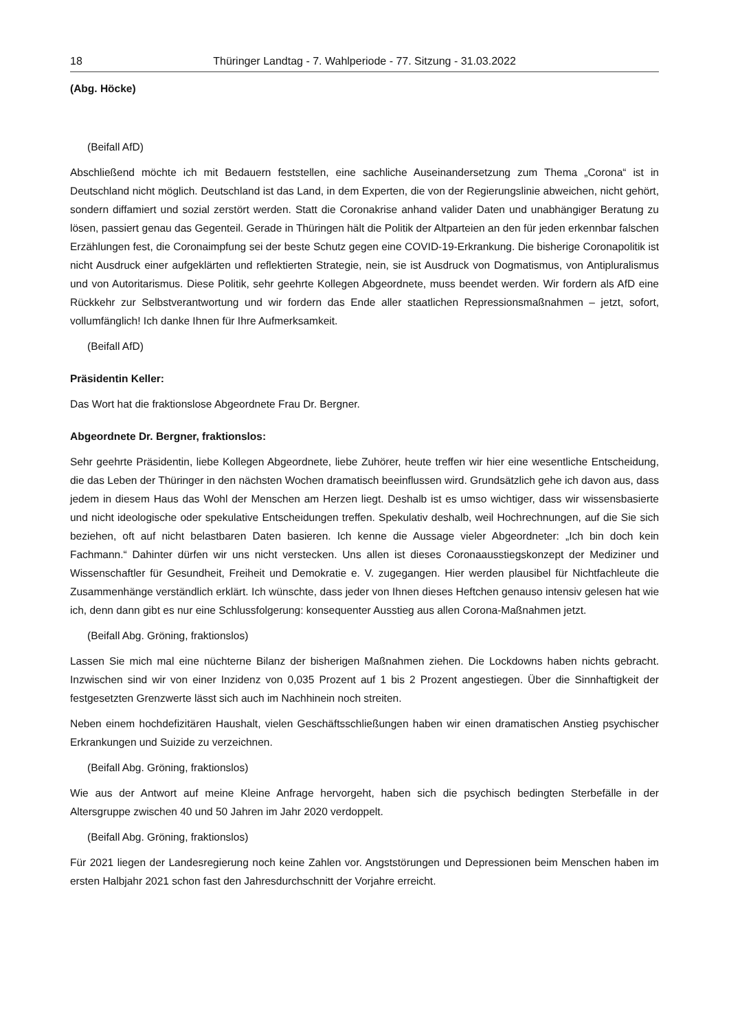18 Thüringer Landtag - 7. Wahlperiode - 77. Sitzung - 31.03.2022
(Abg. Höcke)
(Beifall AfD)
Abschließend möchte ich mit Bedauern feststellen, eine sachliche Auseinandersetzung zum Thema „Corona“ ist in Deutschland nicht möglich. Deutschland ist das Land, in dem Experten, die von der Regierungslinie abweichen, nicht gehört, sondern diffamiert und sozial zerstört werden. Statt die Coronakrise anhand valider Daten und unabhängiger Beratung zu lösen, passiert genau das Gegenteil. Gerade in Thüringen hält die Politik der Altparteien an den für jeden erkennbar falschen Erzählungen fest, die Coronaimpfung sei der beste Schutz gegen eine COVID-19-Erkrankung. Die bisherige Coronapolitik ist nicht Ausdruck einer aufgeklärten und reflektierten Strategie, nein, sie ist Ausdruck von Dogmatismus, von Antipluralismus und von Autoritarismus. Diese Politik, sehr geehrte Kollegen Abgeordnete, muss beendet werden. Wir fordern als AfD eine Rückkehr zur Selbstverantwortung und wir fordern das Ende aller staatlichen Repressionsmaßnahmen – jetzt, sofort, vollumfänglich! Ich danke Ihnen für Ihre Aufmerksamkeit.
(Beifall AfD)
Präsidentin Keller:
Das Wort hat die fraktionslose Abgeordnete Frau Dr. Bergner.
Abgeordnete Dr. Bergner, fraktionslos:
Sehr geehrte Präsidentin, liebe Kollegen Abgeordnete, liebe Zuhörer, heute treffen wir hier eine wesentliche Entscheidung, die das Leben der Thüringer in den nächsten Wochen dramatisch beeinflussen wird. Grundsätzlich gehe ich davon aus, dass jedem in diesem Haus das Wohl der Menschen am Herzen liegt. Deshalb ist es umso wichtiger, dass wir wissensbasierte und nicht ideologische oder spekulative Entscheidungen treffen. Spekulativ deshalb, weil Hochrechnungen, auf die Sie sich beziehen, oft auf nicht belastbaren Daten basieren. Ich kenne die Aussage vieler Abgeordneter: „Ich bin doch kein Fachmann.“ Dahinter dürfen wir uns nicht verstecken. Uns allen ist dieses Coronaausstiegskonzept der Mediziner und Wissenschaftler für Gesundheit, Freiheit und Demokratie e. V. zugegangen. Hier werden plausibel für Nichtfachleute die Zusammenhänge verständlich erklärt. Ich wünschte, dass jeder von Ihnen dieses Heftchen genauso intensiv gelesen hat wie ich, denn dann gibt es nur eine Schlussfolgerung: konsequenter Ausstieg aus allen Corona-Maßnahmen jetzt.
(Beifall Abg. Gröning, fraktionslos)
Lassen Sie mich mal eine nüchterne Bilanz der bisherigen Maßnahmen ziehen. Die Lockdowns haben nichts gebracht. Inzwischen sind wir von einer Inzidenz von 0,035 Prozent auf 1 bis 2 Prozent angestiegen. Über die Sinnhaftigkeit der festgesetzten Grenzwerte lässt sich auch im Nachhinein noch streiten.
Neben einem hochdefizitären Haushalt, vielen Geschäftsschließungen haben wir einen dramatischen Anstieg psychischer Erkrankungen und Suizide zu verzeichnen.
(Beifall Abg. Gröning, fraktionslos)
Wie aus der Antwort auf meine Kleine Anfrage hervorgeht, haben sich die psychisch bedingten Sterbefälle in der Altersgruppe zwischen 40 und 50 Jahren im Jahr 2020 verdoppelt.
(Beifall Abg. Gröning, fraktionslos)
Für 2021 liegen der Landesregierung noch keine Zahlen vor. Angststörungen und Depressionen beim Menschen haben im ersten Halbjahr 2021 schon fast den Jahresdurchschnitt der Vorjahre erreicht.